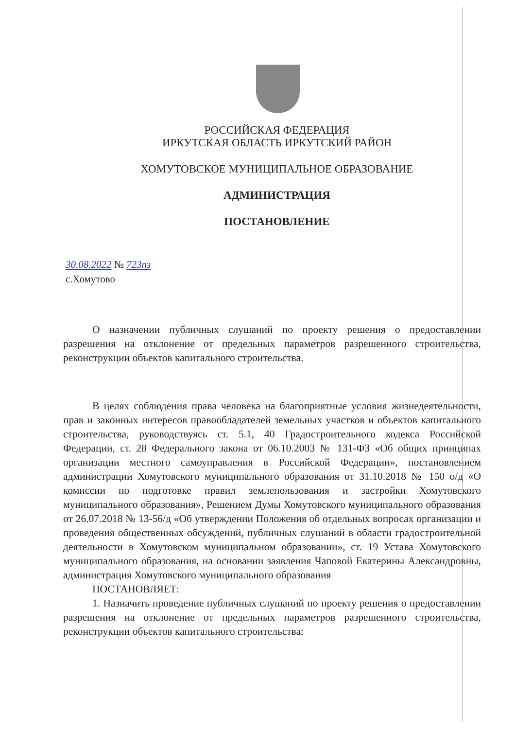РОССИЙСКАЯ ФЕДЕРАЦИЯ
ИРКУТСКАЯ ОБЛАСТЬ ИРКУТСКИЙ РАЙОН
ХОМУТОВСКОЕ МУНИЦИПАЛЬНОЕ ОБРАЗОВАНИЕ
АДМИНИСТРАЦИЯ
ПОСТАНОВЛЕНИЕ
30.08.2022 № 723пз
с.Хомутово
О назначении публичных слушаний по проекту решения о предоставлении разрешения на отклонение от предельных параметров разрешенного строительства, реконструкции объектов капитального строительства.
В целях соблюдения права человека на благоприятные условия жизнедеятельности, прав и законных интересов правообладателей земельных участков и объектов капитального строительства, руководствуясь ст. 5.1, 40 Градостроительного кодекса Российской Федерации, ст. 28 Федерального закона от 06.10.2003 № 131-ФЗ «Об общих принципах организации местного самоуправления в Российской Федерации», постановлением администрации Хомутовского муниципального образования от 31.10.2018 № 150 о/д «О комиссии по подготовке правил землепользования и застройки Хомутовского муниципального образования», Решением Думы Хомутовского муниципального образования от 26.07.2018 № 13-56/д «Об утверждении Положения об отдельных вопросах организации и проведения общественных обсуждений, публичных слушаний в области градостроительной деятельности в Хомутовском муниципальном образовании», ст. 19 Устава Хомутовского муниципального образования, на основании заявления Чаповой Екатерины Александровны, администрация Хомутовского муниципального образования
ПОСТАНОВЛЯЕТ:
1. Назначить проведение публичных слушаний по проекту решения о предоставлении разрешения на отклонение от предельных параметров разрешенного строительства, реконструкции объектов капитального строительства: